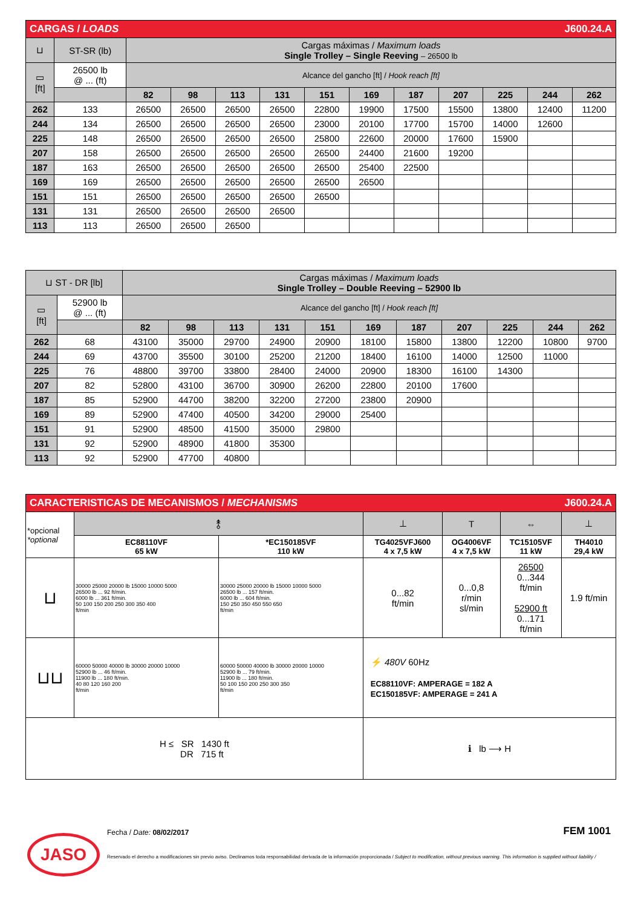| CARGAS / LOADS J600.24.A | | | | | | | | | | | | |
| ⊔ | ST-SR (lb) | Cargas máximas / Maximum loads Single Trolley – Single Reeving – 26500 lb | | | | | | | | | | |
| ▭ [ft] | 26500 lb @ ... (ft) | Alcance del gancho [ft] / Hook reach [ft] | | | | | | | | | | |
| | | 82 | 98 | 113 | 131 | 151 | 169 | 187 | 207 | 225 | 244 | 262 |
| 262 | 133 | 26500 | 26500 | 26500 | 26500 | 22800 | 19900 | 17500 | 15500 | 13800 | 12400 | 11200 |
| 244 | 134 | 26500 | 26500 | 26500 | 26500 | 23000 | 20100 | 17700 | 15700 | 14000 | 12600 | |
| 225 | 148 | 26500 | 26500 | 26500 | 26500 | 25800 | 22600 | 20000 | 17600 | 15900 | | |
| 207 | 158 | 26500 | 26500 | 26500 | 26500 | 26500 | 24400 | 21600 | 19200 | | | |
| 187 | 163 | 26500 | 26500 | 26500 | 26500 | 26500 | 25400 | 22500 | | | | |
| 169 | 169 | 26500 | 26500 | 26500 | 26500 | 26500 | 26500 | | | | | |
| 151 | 151 | 26500 | 26500 | 26500 | 26500 | 26500 | | | | | | |
| 131 | 131 | 26500 | 26500 | 26500 | 26500 | | | | | | | |
| 113 | 113 | 26500 | 26500 | 26500 | | | | | | | | |
| ⊔ ST - DR [lb] | | Cargas máximas / Maximum loads Single Trolley – Double Reeving – 52900 lb | | | | | | | | | | |
| ▭ [ft] | 52900 lb @ ... (ft) | Alcance del gancho [ft] / Hook reach [ft] | | | | | | | | | | |
| | | 82 | 98 | 113 | 131 | 151 | 169 | 187 | 207 | 225 | 244 | 262 |
| 262 | 68 | 43100 | 35000 | 29700 | 24900 | 20900 | 18100 | 15800 | 13800 | 12200 | 10800 | 9700 |
| 244 | 69 | 43700 | 35500 | 30100 | 25200 | 21200 | 18400 | 16100 | 14000 | 12500 | 11000 | |
| 225 | 76 | 48800 | 39700 | 33800 | 28400 | 24000 | 20900 | 18300 | 16100 | 14300 | | |
| 207 | 82 | 52800 | 43100 | 36700 | 30900 | 26200 | 22800 | 20100 | 17600 | | | |
| 187 | 85 | 52900 | 44700 | 38200 | 32200 | 27200 | 23800 | 20900 | | | | |
| 169 | 89 | 52900 | 47400 | 40500 | 34200 | 29000 | 25400 | | | | | |
| 151 | 91 | 52900 | 48500 | 41500 | 35000 | 29800 | | | | | | |
| 131 | 92 | 52900 | 48900 | 41800 | 35300 | | | | | | | |
| 113 | 92 | 52900 | 47700 | 40800 | | | | | | | | |
| CARACTERISTICAS DE MECANISMOS / MECHANISMS J600.24.A | | | | | | |
| *opcional *optional | ⥉ | | ⊥ | T | ⇔ | ⊥ |
| | EC88110VF 65 kW | *EC150185VF 110 kW | TG4025VFJ600 4 x 7,5 kW | OG4006VF 4 x 7,5 kW | TC15105VF 11 kW | TH4010 29,4 kW |
| ⊔ | 30000 25000 20000 lb 15000 10000 5000 26500 lb ... 92 ft/min. 6000 lb ... 361 ft/min. 50 100 150 200 250 300 350 400 ft/min | 30000 25000 20000 lb 15000 10000 5000 26500 lb ... 157 ft/min. 6000 lb ... 604 ft/min. 150 250 350 450 550 650 ft/min | 0...82 ft/min | 0...0,8 r/min sl/min | 26500 0...344 ft/min 52900 ft 0...171 ft/min | 1.9 ft/min |
| ⊔⊔ | 60000 50000 40000 lb 30000 20000 10000 52900 lb ... 46 ft/min. 11900 lb ... 180 ft/min. 40 80 120 160 200 ft/min | 60000 50000 40000 lb 30000 20000 10000 52900 lb ... 79 ft/min. 11900 lb ... 180 ft/min. 50 100 150 200 250 300 350 ft/min | ⚡ 480V 60Hz EC88110VF: AMPERAGE = 182 A EC150185VF: AMPERAGE = 241 A | | | |
| H ≤ SR 1430 ft DR 715 ft | | | ℹ lb ⟶ H | | | |
Fecha / Date: 08/02/2017 FEM 1001
JASO
Reservado el derecho a modificaciones sin previo aviso. Declinamos toda responsabilidad derivada de la información proporcionada / Subject to modification, without previous warning. This information is supplied without liability /